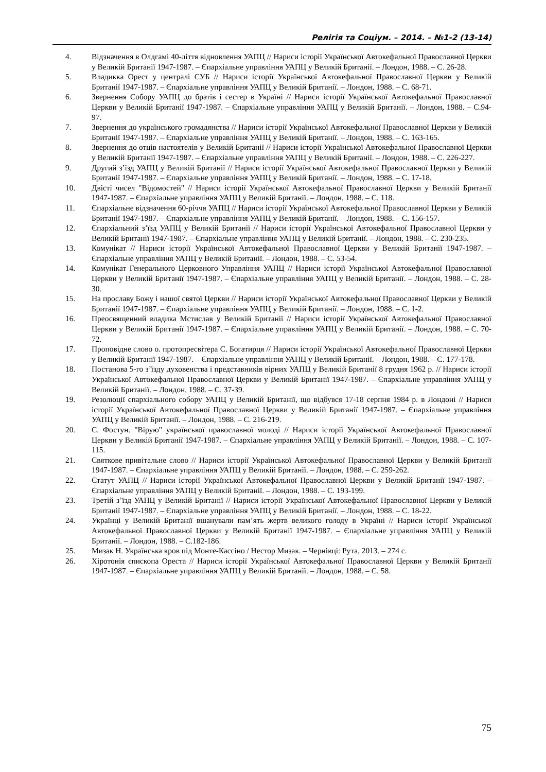Релігія та Соціум. – 2014. – №1-2 (13-14)
4. Відзначення в Олдгамі 40-ліття відновлення УАПЦ // Нариси історії Української Автокефальної Православної Церкви у Великій Британії 1947-1987. – Єпархіальне управління УАПЦ у Великій Британії. – Лондон, 1988. – С. 26-28.
5. Владикка Орест у централі СУБ // Нариси історії Української Автокефальної Православної Церкви у Великій Британії 1947-1987. – Єпархіальне управління УАПЦ у Великій Британії. – Лондон, 1988. – С. 68-71.
6. Звернення Собору УАПЦ до братів і сестер в Україні // Нариси історії Української Автокефальної Православної Церкви у Великій Британії 1947-1987. – Єпархіальне управління УАПЦ у Великій Британії. – Лондон, 1988. – С.94-97.
7. Звернення до українського громадянства // Нариси історії Української Автокефальної Православної Церкви у Великій Британії 1947-1987. – Єпархіальне управління УАПЦ у Великій Британії. – Лондон, 1988. – С. 163-165.
8. Звернення до отців настоятелів у Великій Британії // Нариси історії Української Автокефальної Православної Церкви у Великій Британії 1947-1987. – Єпархіальне управління УАПЦ у Великій Британії. – Лондон, 1988. – С. 226-227.
9. Другий з’їзд УАПЦ у Великій Британії // Нариси історії Української Автокефальної Православної Церкви у Великій Британії 1947-1987. – Єпархіальне управління УАПЦ у Великій Британії. – Лондон, 1988. – С. 17-18.
10. Двісті чисел "Відомостей" // Нариси історії Української Автокефальної Православної Церкви у Великій Британії 1947-1987. – Єпархіальне управління УАПЦ у Великій Британії. – Лондон, 1988. – С. 118.
11. Єпархіальне відзначення 60-річчя УАПЦ // Нариси історії Української Автокефальної Православної Церкви у Великій Британії 1947-1987. – Єпархіальне управління УАПЦ у Великій Британії. – Лондон, 1988. – С. 156-157.
12. Єпархіальний з’їзд УАПЦ у Великій Британії // Нариси історії Української Автокефальної Православної Церкви у Великій Британії 1947-1987. – Єпархіальне управління УАПЦ у Великій Британії. – Лондон, 1988. – С. 230-235.
13. Комунікат // Нариси історії Української Автокефальної Православної Церкви у Великій Британії 1947-1987. – Єпархіальне управління УАПЦ у Великій Британії. – Лондон, 1988. – С. 53-54.
14. Комунікат Генерального Церковного Управління УАПЦ // Нариси історії Української Автокефальної Православної Церкви у Великій Британії 1947-1987. – Єпархіальне управління УАПЦ у Великій Британії. – Лондон, 1988. – С. 28-30.
15. На прославу Божу і нашої святої Церкви // Нариси історії Української Автокефальної Православної Церкви у Великій Британії 1947-1987. – Єпархіальне управління УАПЦ у Великій Британії. – Лондон, 1988. – С. 1-2.
16. Преосвященний владика Мстислав у Великій Британії // Нариси історії Української Автокефальної Православної Церкви у Великій Британії 1947-1987. – Єпархіальне управління УАПЦ у Великій Британії. – Лондон, 1988. – С. 70-72.
17. Проповідне слово о. протопресвітера С. Богатирця // Нариси історії Української Автокефальної Православної Церкви у Великій Британії 1947-1987. – Єпархіальне управління УАПЦ у Великій Британії. – Лондон, 1988. – С. 177-178.
18. Постанова 5-го з’їзду духовенства і представників вірних УАПЦ у Великій Британії 8 грудня 1962 р. // Нариси історії Української Автокефальної Православної Церкви у Великій Британії 1947-1987. – Єпархіальне управління УАПЦ у Великій Британії. – Лондон, 1988. – С. 37-39.
19. Резолюції єпархіального собору УАПЦ у Великій Британії, що відбувся 17-18 серпня 1984 р. в Лондоні // Нариси історії Української Автокефальної Православної Церкви у Великій Британії 1947-1987. – Єпархіальне управління УАПЦ у Великій Британії. – Лондон, 1988. – С. 216-219.
20. С. Фостун. "Вірую" української православної молоді // Нариси історії Української Автокефальної Православної Церкви у Великій Британії 1947-1987. – Єпархіальне управління УАПЦ у Великій Британії. – Лондон, 1988. – С. 107-115.
21. Святкове привітальне слово // Нариси історії Української Автокефальної Православної Церкви у Великій Британії 1947-1987. – Єпархіальне управління УАПЦ у Великій Британії. – Лондон, 1988. – С. 259-262.
22. Статут УАПЦ // Нариси історії Української Автокефальної Православної Церкви у Великій Британії 1947-1987. – Єпархіальне управління УАПЦ у Великій Британії. – Лондон, 1988. – С. 193-199.
23. Третій з’їзд УАПЦ у Великій Британії // Нариси історії Української Автокефальної Православної Церкви у Великій Британії 1947-1987. – Єпархіальне управління УАПЦ у Великій Британії. – Лондон, 1988. – С. 18-22.
24. Українці у Великій Британії вшанували пам’ять жертв великого голоду в Україні // Нариси історії Української Автокефальної Православної Церкви у Великій Британії 1947-1987. – Єпархіальне управління УАПЦ у Великій Британії. – Лондон, 1988. – С.182-186.
25. Мизак Н. Українська кров під Монте-Кассіно / Нестор Мизак. – Чернівці: Рута, 2013. – 274 с.
26. Хіротонія єпископа Ореста // Нариси історії Української Автокефальної Православної Церкви у Великій Британії 1947-1987. – Єпархіальне управління УАПЦ у Великій Британії. – Лондон, 1988. – С. 58.
75